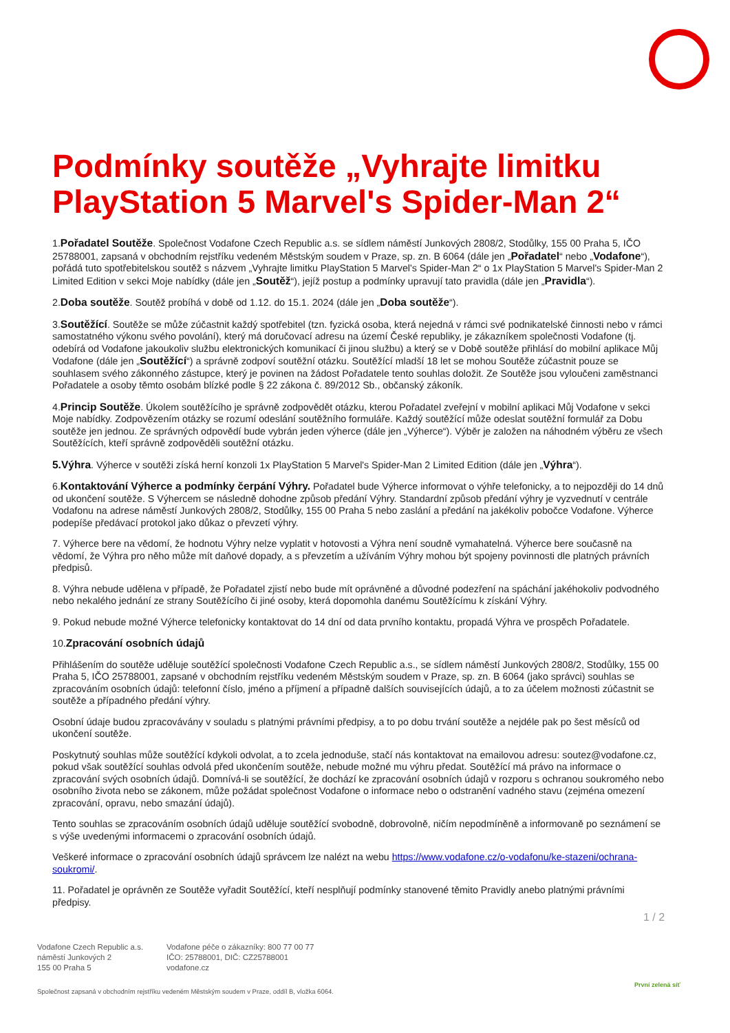Podmínky soutěže „Vyhrajte limitku PlayStation 5 Marvel's Spider-Man 2“
1.Pořadatel Soutěže. Společnost Vodafone Czech Republic a.s. se sídlem náměstí Junkových 2808/2, Stodůlky, 155 00 Praha 5, IČO 25788001, zapsaná v obchodním rejstříku vedeném Městským soudem v Praze, sp. zn. B 6064 (dále jen „Pořadatel“ nebo „Vodafone“), pořádá tuto spotřebitelskou soutěž s názvem „Vyhrajte limitku PlayStation 5 Marvel's Spider-Man 2“ o 1x PlayStation 5 Marvel's Spider-Man 2 Limited Edition v sekci Moje nabídky (dále jen „Soutěž“), jejíž postup a podmínky upravují tato pravidla (dále jen „Pravidla“).
2.Doba soutěže. Soutěž probíhá v době od 1.12. do 15.1. 2024 (dále jen „Doba soutěže“).
3.Soutěžící. Soutěže se může zúčastnit každý spotřebitel (tzn. fyzická osoba, která nejedná v rámci své podnikatelské činnosti nebo v rámci samostatného výkonu svého povolání), který má doručovací adresu na území České republiky, je zákazníkem společnosti Vodafone (tj. odebírá od Vodafone jakoukoliv službu elektronických komunikací či jinou službu) a který se v Době soutěže přihlásí do mobilní aplikace Můj Vodafone (dále jen „Soutěžící“) a správně zodpoví soutěžní otázku. Soutěžící mladší 18 let se mohou Soutěže zúčastnit pouze se souhlasem svého zákonného zástupce, který je povinen na žádost Pořadatele tento souhlas doložit. Ze Soutěže jsou vyloučeni zaměstnanci Pořadatele a osoby těmto osobám blízké podle § 22 zákona č. 89/2012 Sb., občanský zákoník.
4.Princip Soutěže. Úkolem soutěžícího je správně zodpovědět otázku, kterou Pořadatel zveřejní v mobilní aplikaci Můj Vodafone v sekci Moje nabídky. Zodpovězením otázky se rozumí odeslání soutěžního formuláře. Každý soutěžící může odeslat soutěžní formulář za Dobu soutěže jen jednou. Ze správných odpovědí bude vybrán jeden výherce (dále jen „Výherce“). Výběr je založen na náhodném výběru ze všech Soutěžících, kteří správně zodpověděli soutěžní otázku.
5.Výhra. Výherce v soutěži získá herní konzoli 1x PlayStation 5 Marvel's Spider-Man 2 Limited Edition (dále jen „Výhra“).
6.Kontaktování Výherce a podmínky čerpání Výhry. Pořadatel bude Výherce informovat o výhře telefonicky, a to nejpozději do 14 dnů od ukončení soutěže. S Výhercem se následně dohodne způsob předání Výhry. Standardní způsob předání výhry je vyzvednutí v centrále Vodafonu na adrese náměstí Junkových 2808/2, Stodůlky, 155 00 Praha 5 nebo zaslání a předání na jakékoliv pobočce Vodafone. Výherce podepíše předávací protokol jako důkaz o převzetí výhry.
7. Výherce bere na vědomí, že hodnotu Výhry nelze vyplatit v hotovosti a Výhra není soudně vymahatelná. Výherce bere současně na vědomí, že Výhra pro něho může mít daňové dopady, a s převzetím a užíváním Výhry mohou být spojeny povinnosti dle platných právních předpisů.
8. Výhra nebude udělena v případě, že Pořadatel zjistí nebo bude mít oprávněné a důvodné podezření na spáchání jakéhokoliv podvodného nebo nekalého jednání ze strany Soutěžícího či jiné osoby, která dopomohla danému Soutěžícímu k získání Výhry.
9. Pokud nebude možné Výherce telefonicky kontaktovat do 14 dní od data prvního kontaktu, propadá Výhra ve prospěch Pořadatele.
10.Zpracování osobních údajů
Přihlášením do soutěže uděluje soutěžící společnosti Vodafone Czech Republic a.s., se sídlem náměstí Junkových 2808/2, Stodůlky, 155 00 Praha 5, IČO 25788001, zapsané v obchodním rejstříku vedeném Městským soudem v Praze, sp. zn. B 6064 (jako správci) souhlas se zpracováním osobních údajů: telefonní číslo, jméno a příjmení a případně dalších souvisejících údajů, a to za účelem možnosti zúčastnit se soutěže a případného předání výhry.
Osobní údaje budou zpracovávány v souladu s platnými právními předpisy, a to po dobu trvání soutěže a nejdéle pak po šest měsíců od ukončení soutěže.
Poskytnutý souhlas může soutěžící kdykoli odvolat, a to zcela jednoduše, stačí nás kontaktovat na emailovou adresu: soutez@vodafone.cz, pokud však soutěžící souhlas odvolá před ukončením soutěže, nebude možné mu výhru předat. Soutěžící má právo na informace o zpracování svých osobních údajů. Domnívá-li se soutěžící, že dochází ke zpracování osobních údajů v rozporu s ochranou soukromého nebo osobního života nebo se zákonem, může požádat společnost Vodafone o informace nebo o odstranění vadného stavu (zejména omezení zpracování, opravu, nebo smazání údajů).
Tento souhlas se zpracováním osobních údajů uděluje soutěžící svobodně, dobrovolně, ničím nepodmíněně a informovaně po seznámení se s výše uvedenými informacemi o zpracování osobních údajů.
Veškeré informace o zpracování osobních údajů správcem lze nalézt na webu https://www.vodafone.cz/o-vodafonu/ke-stazeni/ochrana-soukromi/.
11. Pořadatel je oprávněn ze Soutěže vyřadit Soutěžící, kteří nesplňují podmínky stanovené těmito Pravidly anebo platnými právními předpisy.
1 / 2
Vodafone Czech Republic a.s.
náměstí Junkových 2
155 00 Praha 5
Vodafone péče o zákazníky: 800 77 00 77
IČO: 25788001, DIČ: CZ25788001
vodafone.cz
Společnost zapsaná v obchodním rejstříku vedeném Městským soudem v Praze, oddíl B, vložka 6064.
První zelená síť